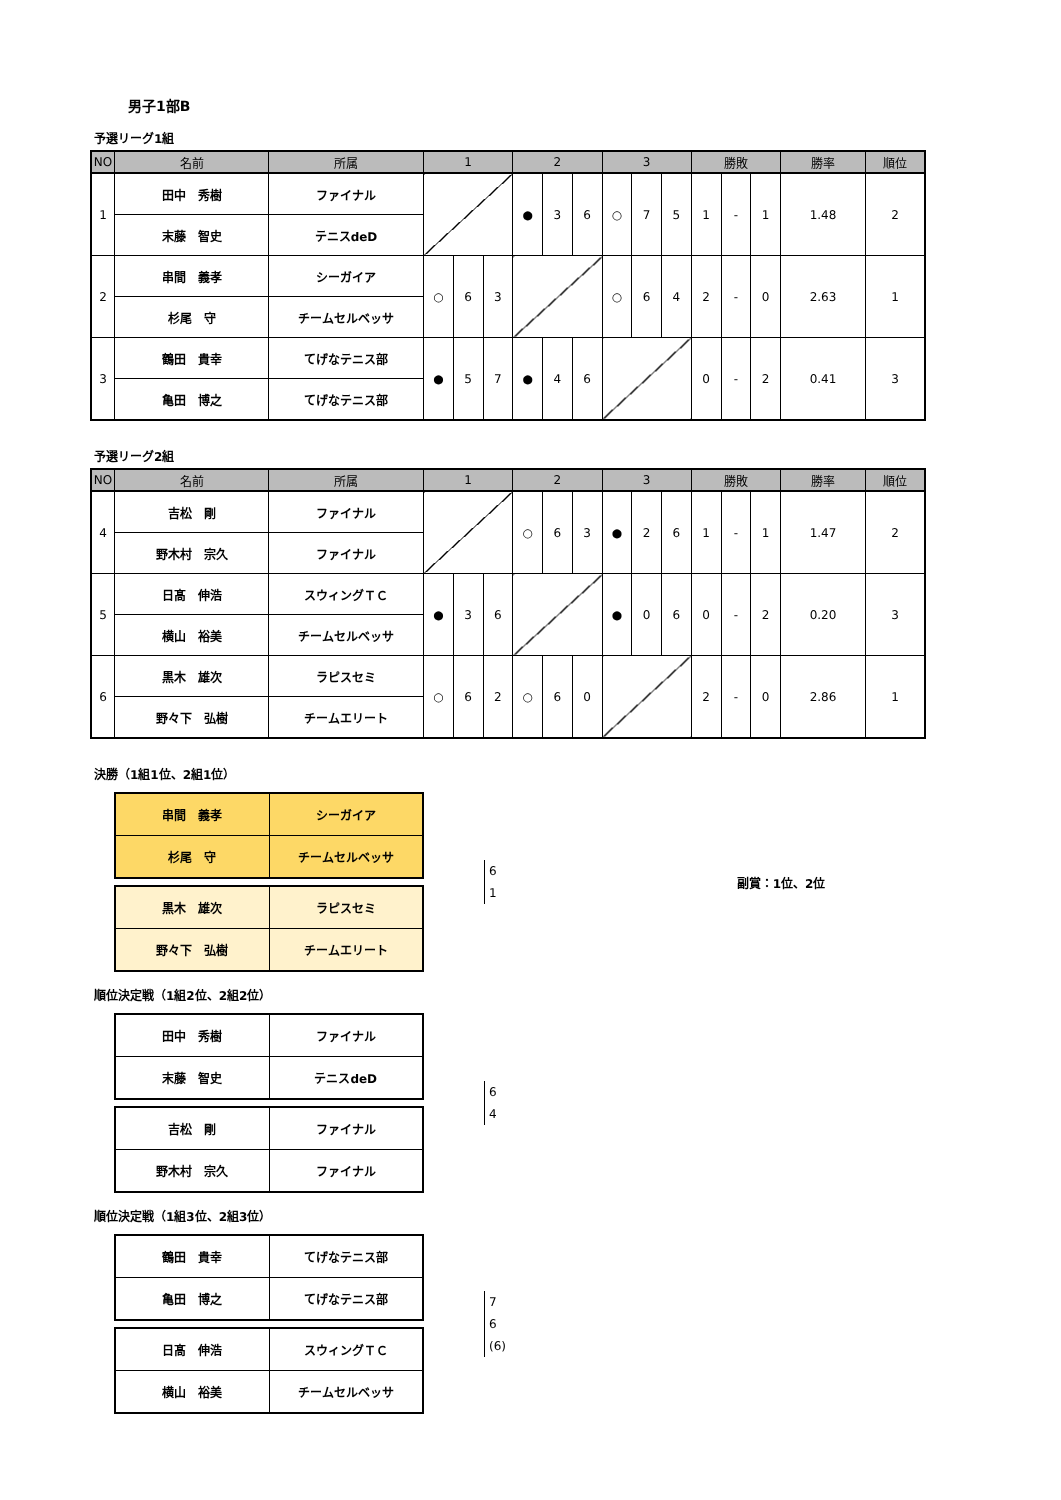男子1部B
予選リーグ1組
| NO | 名前 | 所属 | 1 | | | 2 | | | 3 | | | 勝敗 | | | 勝率 | 順位 |
| --- | --- | --- | --- | --- | --- | --- | --- | --- | --- | --- | --- | --- | --- | --- | --- | --- |
| 1 | 田中 秀樹 | ファイナル | | | | ● | 3 | 6 | ○ | 7 | 5 | 1 | - | 1 | 1.48 | 2 |
| | 末藤 智史 | テニスdeD | | | | | | | | | | | | | | |
| 2 | 串間 義孝 | シーガイア | ○ | 6 | 3 | | | | ○ | 6 | 4 | 2 | - | 0 | 2.63 | 1 |
| | 杉尾 守 | チームセルベッサ | | | | | | | | | | | | | | |
| 3 | 鶴田 貴幸 | てげなテニス部 | ● | 5 | 7 | ● | 4 | 6 | | | | 0 | - | 2 | 0.41 | 3 |
| | 亀田 博之 | てげなテニス部 | | | | | | | | | | | | | | |
予選リーグ2組
| NO | 名前 | 所属 | 1 | | | 2 | | | 3 | | | 勝敗 | | | 勝率 | 順位 |
| --- | --- | --- | --- | --- | --- | --- | --- | --- | --- | --- | --- | --- | --- | --- | --- | --- |
| 4 | 吉松 剛 | ファイナル | | | | ○ | 6 | 3 | ● | 2 | 6 | 1 | - | 1 | 1.47 | 2 |
| | 野木村 宗久 | ファイナル | | | | | | | | | | | | | | |
| 5 | 日髙 伸浩 | スウィングＴＣ | ● | 3 | 6 | | | | ● | 0 | 6 | 0 | - | 2 | 0.20 | 3 |
| | 横山 裕美 | チームセルベッサ | | | | | | | | | | | | | | |
| 6 | 黒木 雄次 | ラピスセミ | ○ | 6 | 2 | ○ | 6 | 0 | | | | 2 | - | 0 | 2.86 | 1 |
| | 野々下 弘樹 | チームエリート | | | | | | | | | | | | | | |
決勝（1組1位、2組1位）
| 串間 義孝 | シーガイア |
| 杉尾 守 | チームセルベッサ |
| 黒木 雄次 | ラピスセミ |
| 野々下 弘樹 | チームエリート |
6
1
副賞：1位、2位
順位決定戦（1組2位、2組2位）
| 田中 秀樹 | ファイナル |
| 末藤 智史 | テニスdeD |
| 吉松 剛 | ファイナル |
| 野木村 宗久 | ファイナル |
6
4
順位決定戦（1組3位、2組3位）
| 鶴田 貴幸 | てげなテニス部 |
| 亀田 博之 | てげなテニス部 |
| 日髙 伸浩 | スウィングＴＣ |
| 横山 裕美 | チームセルベッサ |
7
6
(6)